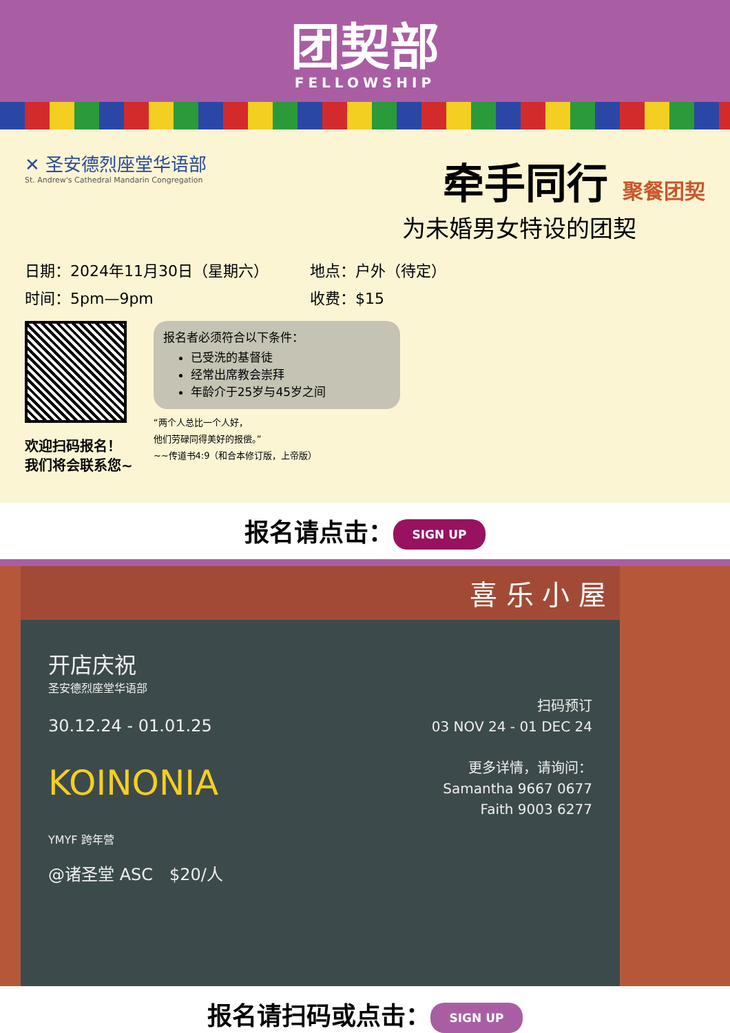团契部
FELLOWSHIP
✕ 圣安德烈座堂华语部
St. Andrew's Cathedral Mandarin Congregation
牵手同行 聚餐团契
为未婚男女特设的团契
日期：2024年11月30日（星期六）
时间：5pm—9pm
地点：户外（待定）
收费：$15
欢迎扫码报名！
我们将会联系您~
报名者必须符合以下条件：
已受洗的基督徒
经常出席教会崇拜
年龄介于25岁与45岁之间
“两个人总比一个人好，
他们劳碌同得美好的报偿。”
~~传道书4:9（和合本修订版，上帝版）
报名请点击： SIGN UP
喜 乐 小 屋
开店庆祝
圣安德烈座堂华语部
30.12.24 - 01.01.25
KOINONIA
YMYF 跨年营
@诸圣堂 ASC　$20/人
扫码预订
03 NOV 24 - 01 DEC 24
更多详情，请询问：
Samantha 9667 0677
Faith 9003 6277
报名请扫码或点击： SIGN UP